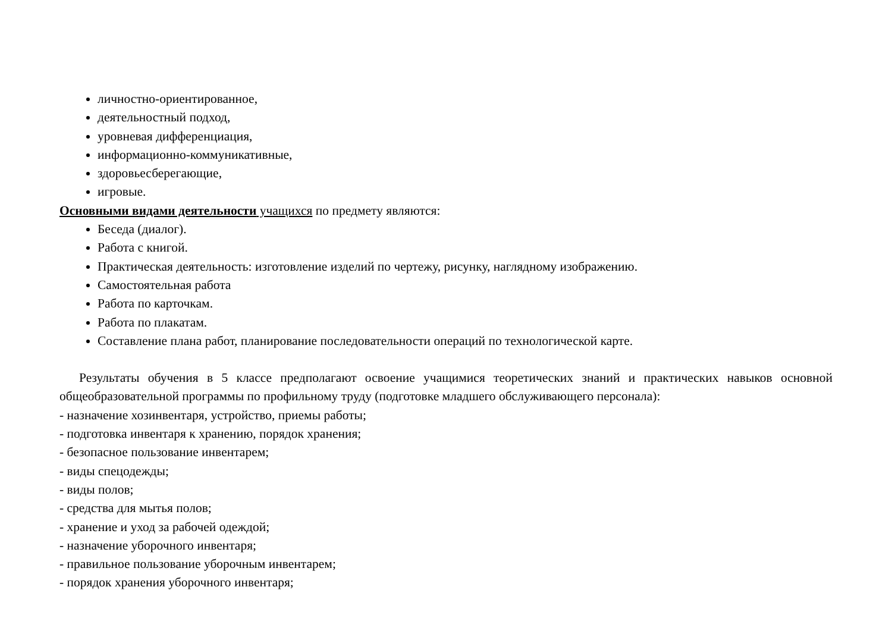личностно-ориентированное,
деятельностный подход,
уровневая дифференциация,
информационно-коммуникативные,
здоровьесберегающие,
игровые.
Основными видами деятельности учащихся по предмету являются:
Беседа (диалог).
Работа с книгой.
Практическая деятельность: изготовление изделий по чертежу, рисунку, наглядному изображению.
Самостоятельная работа
Работа по карточкам.
Работа по плакатам.
Составление плана работ, планирование последовательности операций по технологической карте.
Результаты обучения в 5 классе предполагают освоение учащимися теоретических знаний и практических навыков основной общеобразовательной программы по профильному труду (подготовке младшего обслуживающего персонала):
- назначение хозинвентаря, устройство, приемы работы;
- подготовка инвентаря к хранению, порядок хранения;
- безопасное пользование инвентарем;
- виды спецодежды;
- виды полов;
- средства для мытья полов;
- хранение и уход за рабочей одеждой;
- назначение уборочного инвентаря;
- правильное пользование уборочным инвентарем;
- порядок хранения уборочного инвентаря;